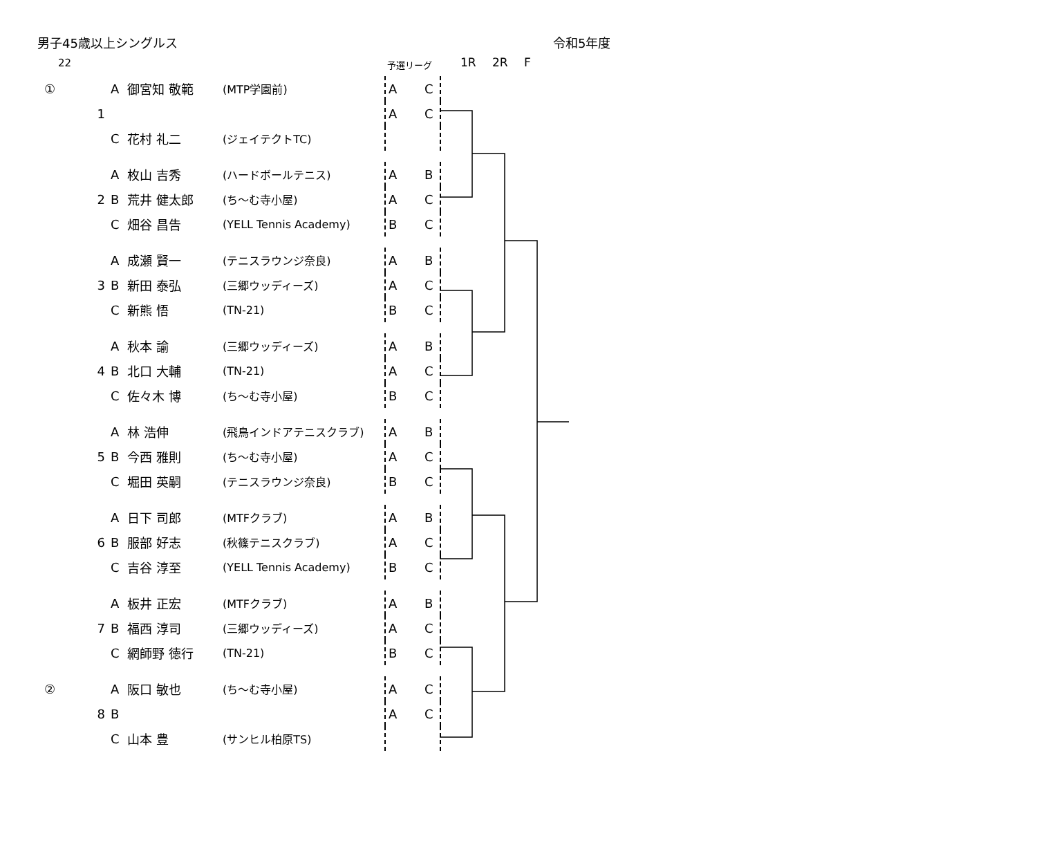男子45歳以上シングルス 令和5年度
22 予選リーグ 1R 2R F
| ① | | A | 御宮知 敬範 | (MTP学園前) | A C |
| | 1 | | | | A C |
| | | C | 花村 礼二 | (ジェイテクトTC) | |
| | | A | 枚山 吉秀 | (ハードボールテニス) | A B |
| | 2 | B | 荒井 健太郎 | (ち～む寺小屋) | A C |
| | | C | 畑谷 昌告 | (YELL Tennis Academy) | B C |
| | | A | 成瀬 賢一 | (テニスラウンジ奈良) | A B |
| | 3 | B | 新田 泰弘 | (三郷ウッディーズ) | A C |
| | | C | 新熊 悟 | (TN-21) | B C |
| | | A | 秋本 諭 | (三郷ウッディーズ) | A B |
| | 4 | B | 北口 大輔 | (TN-21) | A C |
| | | C | 佐々木 博 | (ち～む寺小屋) | B C |
| | | A | 林 浩伸 | (飛鳥インドアテニスクラブ) | A B |
| | 5 | B | 今西 雅則 | (ち～む寺小屋) | A C |
| | | C | 堀田 英嗣 | (テニスラウンジ奈良) | B C |
| | | A | 日下 司郎 | (MTFクラブ) | A B |
| | 6 | B | 服部 好志 | (秋篠テニスクラブ) | A C |
| | | C | 吉谷 淳至 | (YELL Tennis Academy) | B C |
| | | A | 板井 正宏 | (MTFクラブ) | A B |
| | 7 | B | 福西 淳司 | (三郷ウッディーズ) | A C |
| | | C | 網師野 徳行 | (TN-21) | B C |
| ② | | A | 阪口 敏也 | (ち～む寺小屋) | A C |
| | 8 | B | | | A C |
| | | C | 山本 豊 | (サンヒル柏原TS) | |